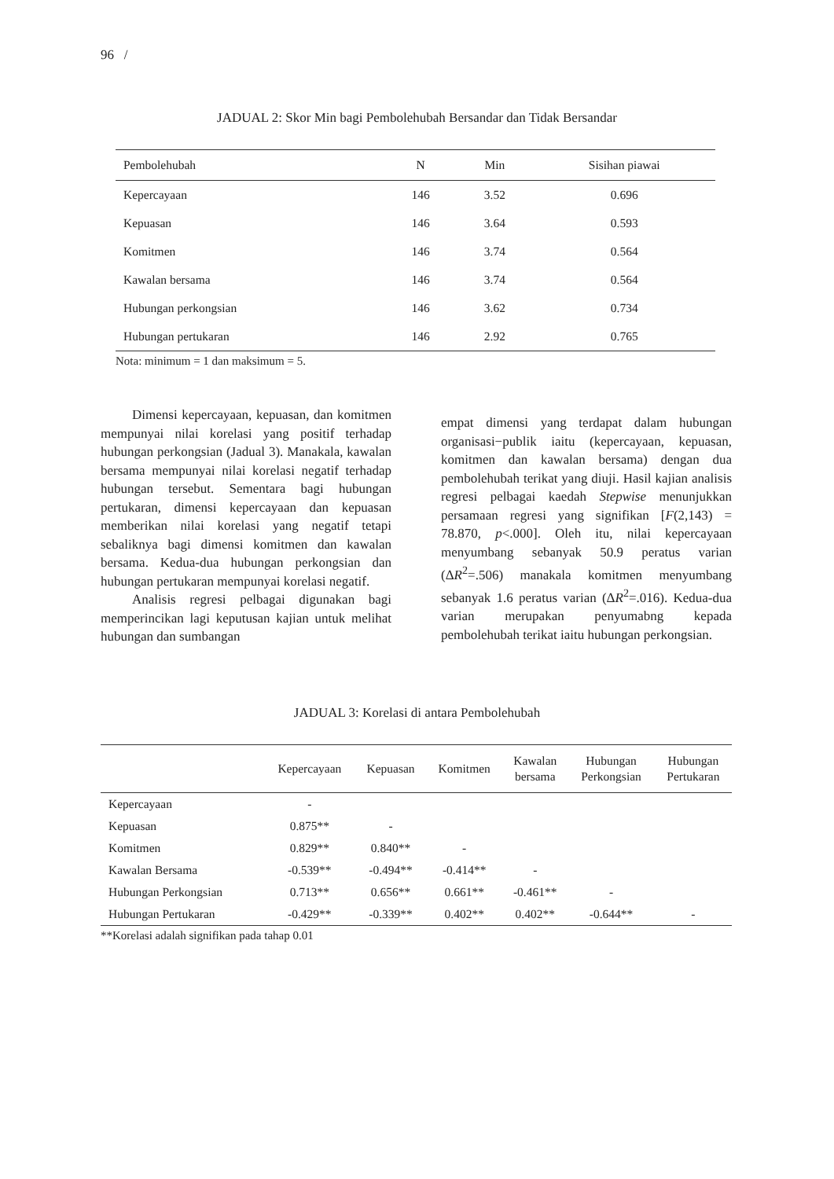96 /
JADUAL 2: Skor Min bagi Pembolehubah Bersandar dan Tidak Bersandar
| Pembolehubah | N | Min | Sisihan piawai |
| --- | --- | --- | --- |
| Kepercayaan | 146 | 3.52 | 0.696 |
| Kepuasan | 146 | 3.64 | 0.593 |
| Komitmen | 146 | 3.74 | 0.564 |
| Kawalan bersama | 146 | 3.74 | 0.564 |
| Hubungan perkongsian | 146 | 3.62 | 0.734 |
| Hubungan pertukaran | 146 | 2.92 | 0.765 |
Nota: minimum = 1 dan maksimum = 5.
Dimensi kepercayaan, kepuasan, dan komitmen mempunyai nilai korelasi yang positif terhadap hubungan perkongsian (Jadual 3). Manakala, kawalan bersama mempunyai nilai korelasi negatif terhadap hubungan tersebut. Sementara bagi hubungan pertukaran, dimensi kepercayaan dan kepuasan memberikan nilai korelasi yang negatif tetapi sebaliknya bagi dimensi komitmen dan kawalan bersama. Kedua-dua hubungan perkongsian dan hubungan pertukaran mempunyai korelasi negatif.
Analisis regresi pelbagai digunakan bagi memperincikan lagi keputusan kajian untuk melihat hubungan dan sumbangan
empat dimensi yang terdapat dalam hubungan organisasi−publik iaitu (kepercayaan, kepuasan, komitmen dan kawalan bersama) dengan dua pembolehubah terikat yang diuji. Hasil kajian analisis regresi pelbagai kaedah Stepwise menunjukkan persamaan regresi yang signifikan [F(2,143) = 78.870, p<.000]. Oleh itu, nilai kepercayaan menyumbang sebanyak 50.9 peratus varian (ΔR<sup>2</sup>=.506) manakala komitmen menyumbang sebanyak 1.6 peratus varian (ΔR<sup>2</sup>=.016). Kedua-dua varian merupakan penyumabng kepada pembolehubah terikat iaitu hubungan perkongsian.
JADUAL 3: Korelasi di antara Pembolehubah
| | Kepercayaan | Kepuasan | Komitmen | Kawalan bersama | Hubungan Perkongsian | Hubungan Pertukaran |
| --- | --- | --- | --- | --- | --- | --- |
| Kepercayaan | - | | | | | |
| Kepuasan | 0.875** | - | | | | |
| Komitmen | 0.829** | 0.840** | - | | | |
| Kawalan Bersama | -0.539** | -0.494** | -0.414** | - | | |
| Hubungan Perkongsian | 0.713** | 0.656** | 0.661** | -0.461** | - | |
| Hubungan Pertukaran | -0.429** | -0.339** | 0.402** | 0.402** | -0.644** | - |
**Korelasi adalah signifikan pada tahap 0.01